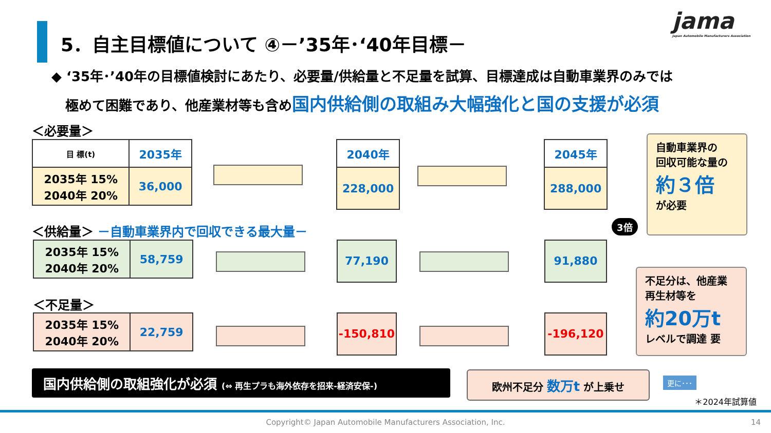5．自主目標値について ④－’35年･‘40年目標－
jama
Japan Automobile Manufacturers Association
◆ ‘35年･’40年の目標値検討にあたり、必要量/供給量と不足量を試算、目標達成は自動車業界のみでは
極めて困難であり、他産業材等も含め国内供給側の取組み大幅強化と国の支援が必須
＜必要量＞
| 目 標(t) | 2035年 |
| --- | --- |
| 2035年 15% 2040年 20% | 36,000 |
| 2040年 |
| --- |
| 228,000 |
| 2045年 |
| --- |
| 288,000 |
自動車業界の
回収可能な量の
約３倍
が必要
＜供給量＞ －自動車業界内で回収できる最大量－
| 2035年 15% 2040年 20% | 58,759 |
77,190 91,880
3倍
＜不足量＞
| 2035年 15% 2040年 20% | 22,759 |
-150,810 -196,120
不足分は、他産業
再生材等を
約20万t
レベルで調達 要
国内供給側の取組強化が必須 (⇔ 再生プラも海外依存を招来-経済安保-)
欧州不足分 数万t が上乗せ 更に･･･
＊2024年試算値
Copyright© Japan Automobile Manufacturers Association, Inc. 14